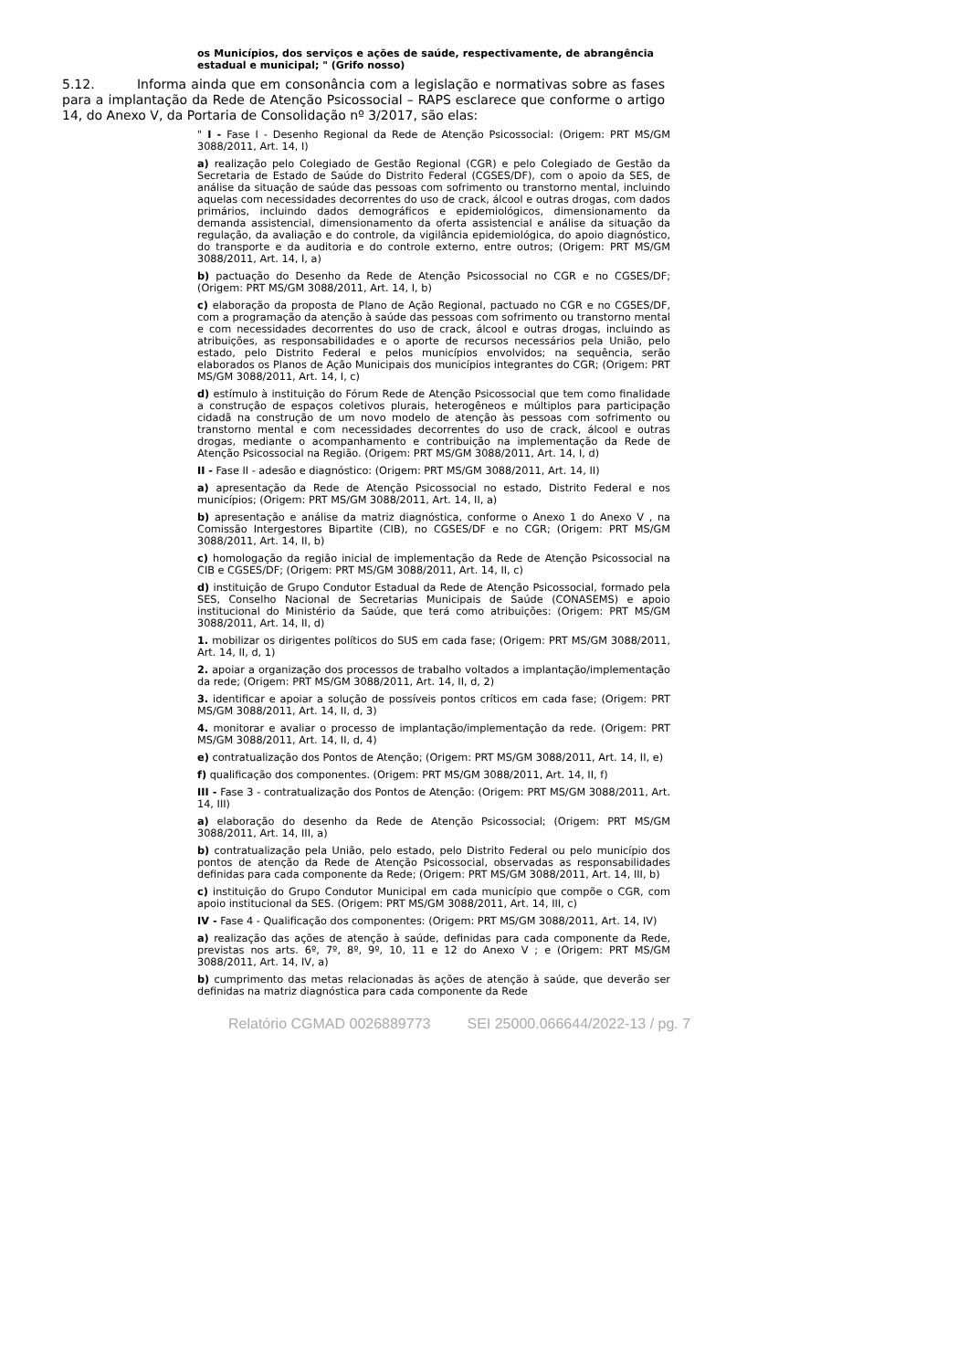os Municípios, dos serviços e ações de saúde, respectivamente, de abrangência estadual e municipal; " (Grifo nosso)
5.12. Informa ainda que em consonância com a legislação e normativas sobre as fases para a implantação da Rede de Atenção Psicossocial – RAPS esclarece que conforme o artigo 14, do Anexo V, da Portaria de Consolidação nº 3/2017, são elas:
" I - Fase I - Desenho Regional da Rede de Atenção Psicossocial: (Origem: PRT MS/GM 3088/2011, Art. 14, I)
a) realização pelo Colegiado de Gestão Regional (CGR) e pelo Colegiado de Gestão da Secretaria de Estado de Saúde do Distrito Federal (CGSES/DF), com o apoio da SES, de análise da situação de saúde das pessoas com sofrimento ou transtorno mental, incluindo aquelas com necessidades decorrentes do uso de crack, álcool e outras drogas, com dados primários, incluindo dados demográficos e epidemiológicos, dimensionamento da demanda assistencial, dimensionamento da oferta assistencial e análise da situação da regulação, da avaliação e do controle, da vigilância epidemiológica, do apoio diagnóstico, do transporte e da auditoria e do controle externo, entre outros; (Origem: PRT MS/GM 3088/2011, Art. 14, I, a)
b) pactuação do Desenho da Rede de Atenção Psicossocial no CGR e no CGSES/DF; (Origem: PRT MS/GM 3088/2011, Art. 14, I, b)
c) elaboração da proposta de Plano de Ação Regional, pactuado no CGR e no CGSES/DF, com a programação da atenção à saúde das pessoas com sofrimento ou transtorno mental e com necessidades decorrentes do uso de crack, álcool e outras drogas, incluindo as atribuições, as responsabilidades e o aporte de recursos necessários pela União, pelo estado, pelo Distrito Federal e pelos municípios envolvidos; na sequência, serão elaborados os Planos de Ação Municipais dos municípios integrantes do CGR; (Origem: PRT MS/GM 3088/2011, Art. 14, I, c)
d) estímulo à instituição do Fórum Rede de Atenção Psicossocial que tem como finalidade a construção de espaços coletivos plurais, heterogêneos e múltiplos para participação cidadã na construção de um novo modelo de atenção às pessoas com sofrimento ou transtorno mental e com necessidades decorrentes do uso de crack, álcool e outras drogas, mediante o acompanhamento e contribuição na implementação da Rede de Atenção Psicossocial na Região. (Origem: PRT MS/GM 3088/2011, Art. 14, I, d)
II - Fase II - adesão e diagnóstico: (Origem: PRT MS/GM 3088/2011, Art. 14, II)
a) apresentação da Rede de Atenção Psicossocial no estado, Distrito Federal e nos municípios; (Origem: PRT MS/GM 3088/2011, Art. 14, II, a)
b) apresentação e análise da matriz diagnóstica, conforme o Anexo 1 do Anexo V , na Comissão Intergestores Bipartite (CIB), no CGSES/DF e no CGR; (Origem: PRT MS/GM 3088/2011, Art. 14, II, b)
c) homologação da região inicial de implementação da Rede de Atenção Psicossocial na CIB e CGSES/DF; (Origem: PRT MS/GM 3088/2011, Art. 14, II, c)
d) instituição de Grupo Condutor Estadual da Rede de Atenção Psicossocial, formado pela SES, Conselho Nacional de Secretarias Municipais de Saúde (CONASEMS) e apoio institucional do Ministério da Saúde, que terá como atribuições: (Origem: PRT MS/GM 3088/2011, Art. 14, II, d)
1. mobilizar os dirigentes políticos do SUS em cada fase; (Origem: PRT MS/GM 3088/2011, Art. 14, II, d, 1)
2. apoiar a organização dos processos de trabalho voltados a implantação/implementação da rede; (Origem: PRT MS/GM 3088/2011, Art. 14, II, d, 2)
3. identificar e apoiar a solução de possíveis pontos críticos em cada fase; (Origem: PRT MS/GM 3088/2011, Art. 14, II, d, 3)
4. monitorar e avaliar o processo de implantação/implementação da rede. (Origem: PRT MS/GM 3088/2011, Art. 14, II, d, 4)
e) contratualização dos Pontos de Atenção; (Origem: PRT MS/GM 3088/2011, Art. 14, II, e)
f) qualificação dos componentes. (Origem: PRT MS/GM 3088/2011, Art. 14, II, f)
III - Fase 3 - contratualização dos Pontos de Atenção: (Origem: PRT MS/GM 3088/2011, Art. 14, III)
a) elaboração do desenho da Rede de Atenção Psicossocial; (Origem: PRT MS/GM 3088/2011, Art. 14, III, a)
b) contratualização pela União, pelo estado, pelo Distrito Federal ou pelo município dos pontos de atenção da Rede de Atenção Psicossocial, observadas as responsabilidades definidas para cada componente da Rede; (Origem: PRT MS/GM 3088/2011, Art. 14, III, b)
c) instituição do Grupo Condutor Municipal em cada município que compõe o CGR, com apoio institucional da SES. (Origem: PRT MS/GM 3088/2011, Art. 14, III, c)
IV - Fase 4 - Qualificação dos componentes: (Origem: PRT MS/GM 3088/2011, Art. 14, IV)
a) realização das ações de atenção à saúde, definidas para cada componente da Rede, previstas nos arts. 6º, 7º, 8º, 9º, 10, 11 e 12 do Anexo V ; e (Origem: PRT MS/GM 3088/2011, Art. 14, IV, a)
b) cumprimento das metas relacionadas às ações de atenção à saúde, que deverão ser definidas na matriz diagnóstica para cada componente da Rede
Relatório CGMAD 0026889773 SEI 25000.066644/2022-13 / pg. 7